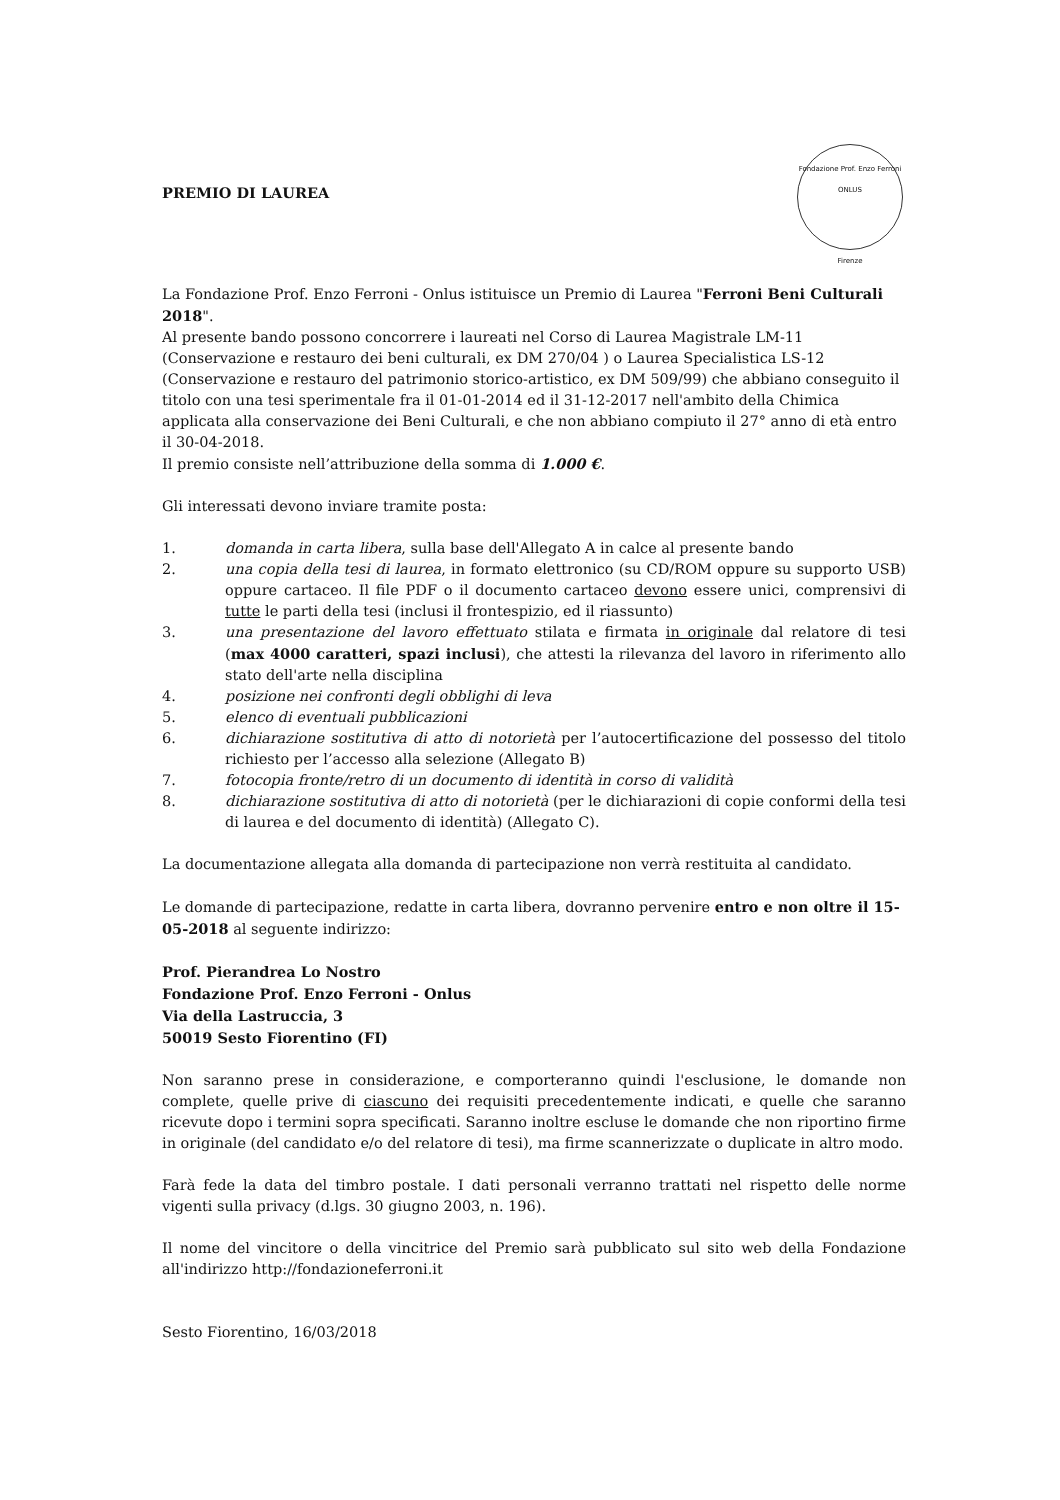Fondazione Prof. Enzo Ferroni
ONLUS
Firenze
PREMIO DI LAUREA
La Fondazione Prof. Enzo Ferroni - Onlus istituisce un Premio di Laurea "Ferroni Beni Culturali 2018".
Al presente bando possono concorrere i laureati nel Corso di Laurea Magistrale LM-11 (Conservazione e restauro dei beni culturali, ex DM 270/04 ) o Laurea Specialistica LS-12 (Conservazione e restauro del patrimonio storico-artistico, ex DM 509/99) che abbiano conseguito il titolo con una tesi sperimentale fra il 01-01-2014 ed il 31-12-2017 nell'ambito della Chimica applicata alla conservazione dei Beni Culturali, e che non abbiano compiuto il 27° anno di età entro il 30-04-2018.
Il premio consiste nell’attribuzione della somma di 1.000 €.
Gli interessati devono inviare tramite posta:
1. domanda in carta libera, sulla base dell'Allegato A in calce al presente bando
2. una copia della tesi di laurea, in formato elettronico (su CD/ROM oppure su supporto USB) oppure cartaceo. Il file PDF o il documento cartaceo devono essere unici, comprensivi di tutte le parti della tesi (inclusi il frontespizio, ed il riassunto)
3. una presentazione del lavoro effettuato stilata e firmata in originale dal relatore di tesi (max 4000 caratteri, spazi inclusi), che attesti la rilevanza del lavoro in riferimento allo stato dell'arte nella disciplina
4. posizione nei confronti degli obblighi di leva
5. elenco di eventuali pubblicazioni
6. dichiarazione sostitutiva di atto di notorietà per l’autocertificazione del possesso del titolo richiesto per l’accesso alla selezione (Allegato B)
7. fotocopia fronte/retro di un documento di identità in corso di validità
8. dichiarazione sostitutiva di atto di notorietà (per le dichiarazioni di copie conformi della tesi di laurea e del documento di identità) (Allegato C).
La documentazione allegata alla domanda di partecipazione non verrà restituita al candidato.
Le domande di partecipazione, redatte in carta libera, dovranno pervenire entro e non oltre il 15-05-2018 al seguente indirizzo:
Prof. Pierandrea Lo Nostro
Fondazione Prof. Enzo Ferroni - Onlus
Via della Lastruccia, 3
50019 Sesto Fiorentino (FI)
Non saranno prese in considerazione, e comporteranno quindi l'esclusione, le domande non complete, quelle prive di ciascuno dei requisiti precedentemente indicati, e quelle che saranno ricevute dopo i termini sopra specificati. Saranno inoltre escluse le domande che non riportino firme in originale (del candidato e/o del relatore di tesi), ma firme scannerizzate o duplicate in altro modo.
Farà fede la data del timbro postale. I dati personali verranno trattati nel rispetto delle norme vigenti sulla privacy (d.lgs. 30 giugno 2003, n. 196).
Il nome del vincitore o della vincitrice del Premio sarà pubblicato sul sito web della Fondazione all'indirizzo http://fondazioneferroni.it
Sesto Fiorentino, 16/03/2018